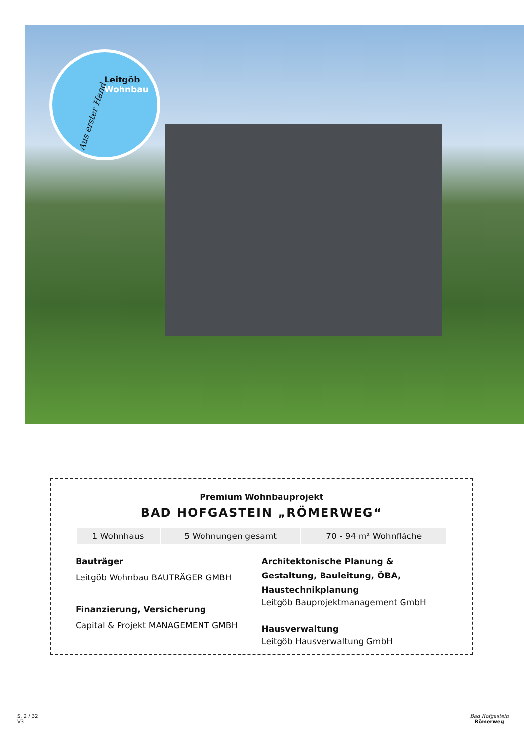Leitgöb
Wohnbau
Aus erster Hand
Premium Wohnbauprojekt
BAD HOFGASTEIN „RÖMERWEG“
| 1 Wohnhaus | 5 Wohnungen gesamt | 70 - 94 m² Wohnfläche |
Bauträger
Leitgöb Wohnbau BAUTRÄGER GMBH
Finanzierung, Versicherung
Capital & Projekt MANAGEMENT GMBH
Architektonische Planung & Gestaltung, Bauleitung, ÖBA, Haustechnikplanung
Leitgöb Bauprojektmanagement GmbH
Hausverwaltung
Leitgöb Hausverwaltung GmbH
S. 2 / 32
V3
Bad Hofgastein
Römerweg